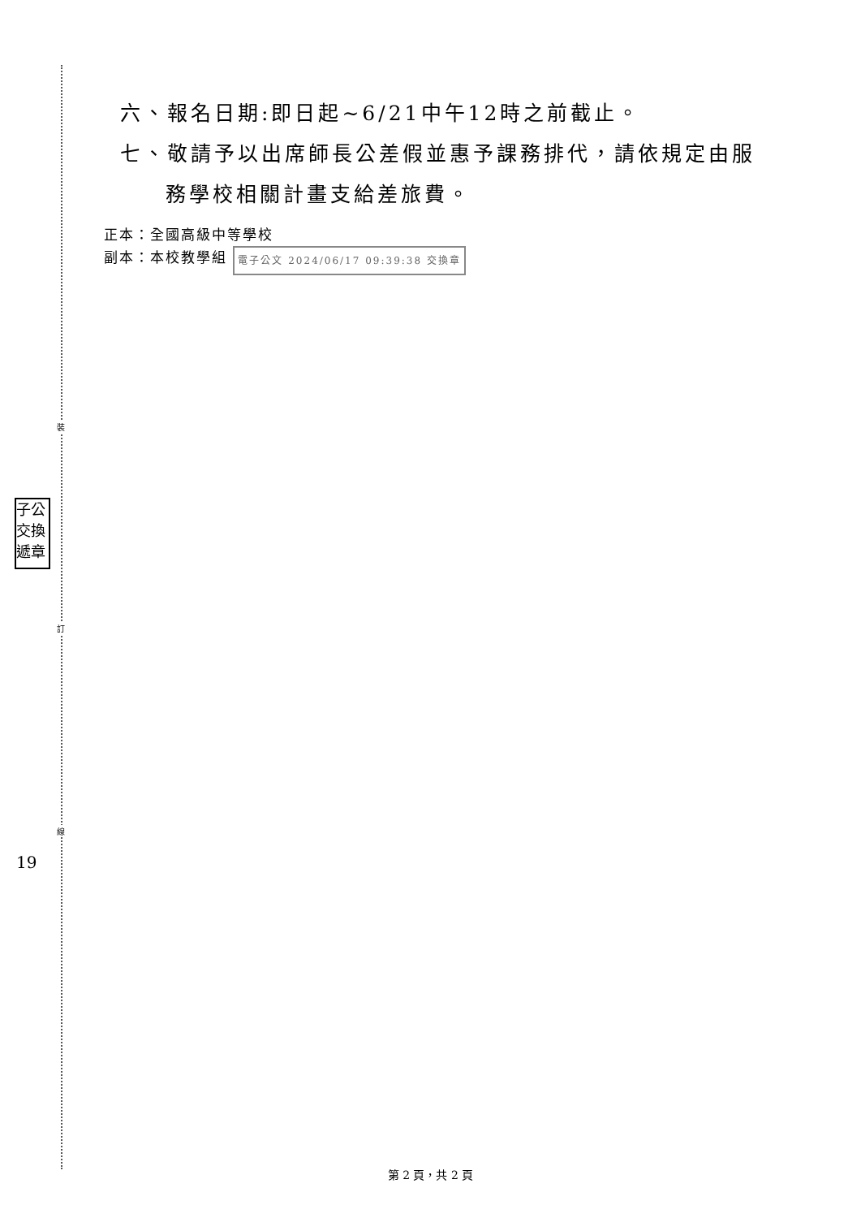裝
訂
線
子公 交換 遞章
19
六、報名日期:即日起~6/21中午12時之前截止。
七、敬請予以出席師長公差假並惠予課務排代，請依規定由服
務學校相關計畫支給差旅費。
正本：全國高級中等學校
副本：本校教學組 電子公文 2024/06/17 09:39:38 交換章
第 2 頁，共 2 頁